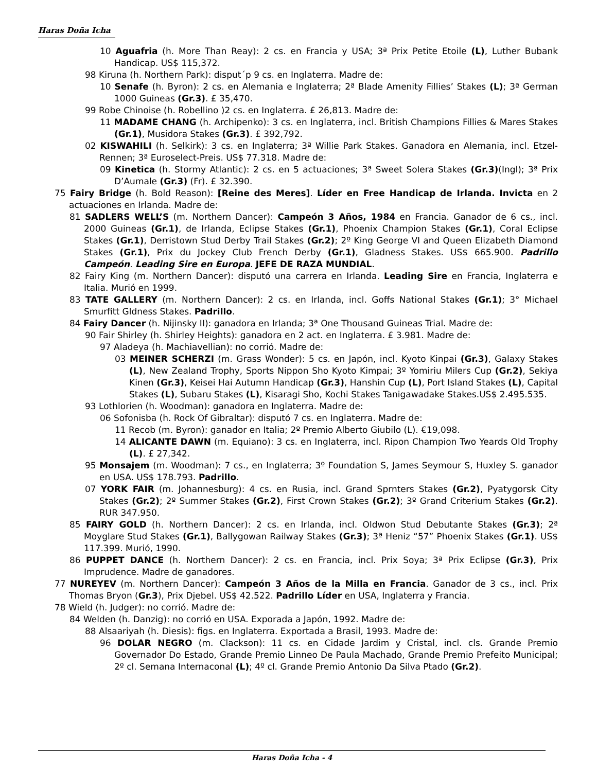Haras Doña Icha
10 Aguafria (h. More Than Reay): 2 cs. en Francia y USA; 3ª Prix Petite Etoile (L), Luther Bubank Handicap. US$ 115,372.
98 Kiruna (h. Northern Park): disput´p 9 cs. en Inglaterra. Madre de:
10 Senafe (h. Byron): 2 cs. en Alemania e Inglaterra; 2ª Blade Amenity Fillies’ Stakes (L); 3ª German 1000 Guineas (Gr.3). £ 35,470.
99 Robe Chinoise (h. Robellino )2 cs. en Inglaterra. £ 26,813. Madre de:
11 MADAME CHANG (h. Archipenko): 3 cs. en Inglaterra, incl. British Champions Fillies & Mares Stakes (Gr.1), Musidora Stakes (Gr.3). £ 392,792.
02 KISWAHILI (h. Selkirk): 3 cs. en Inglaterra; 3ª Willie Park Stakes. Ganadora en Alemania, incl. Etzel-Rennen; 3ª Euroselect-Preis. US$ 77.318. Madre de:
09 Kinetica (h. Stormy Atlantic): 2 cs. en 5 actuaciones; 3ª Sweet Solera Stakes (Gr.3)(Ingl); 3ª Prix D’Aumale (Gr.3) (Fr). £ 32.390.
75 Fairy Bridge (h. Bold Reason): [Reine des Meres]. Líder en Free Handicap de Irlanda. Invicta en 2 actuaciones en Irlanda. Madre de:
81 SADLERS WELL’S (m. Northern Dancer): Campeón 3 Años, 1984 en Francia. Ganador de 6 cs., incl. 2000 Guineas (Gr.1), de Irlanda, Eclipse Stakes (Gr.1), Phoenix Champion Stakes (Gr.1), Coral Eclipse Stakes (Gr.1), Derristown Stud Derby Trail Stakes (Gr.2); 2º King George VI and Queen Elizabeth Diamond Stakes (Gr.1), Prix du Jockey Club French Derby (Gr.1), Gladness Stakes. US$ 665.900. Padrillo Campeón. Leading Sire en Europa. JEFE DE RAZA MUNDIAL.
82 Fairy King (m. Northern Dancer): disputó una carrera en Irlanda. Leading Sire en Francia, Inglaterra e Italia. Murió en 1999.
83 TATE GALLERY (m. Northern Dancer): 2 cs. en Irlanda, incl. Goffs National Stakes (Gr.1); 3° Michael Smurfitt Gldness Stakes. Padrillo.
84 Fairy Dancer (h. Nijinsky II): ganadora en Irlanda; 3ª One Thousand Guineas Trial. Madre de:
90 Fair Shirley (h. Shirley Heights): ganadora en 2 act. en Inglaterra. £ 3.981. Madre de:
97 Aladeya (h. Machiavellian): no corrió. Madre de:
03 MEINER SCHERZI (m. Grass Wonder): 5 cs. en Japón, incl. Kyoto Kinpai (Gr.3), Galaxy Stakes (L), New Zealand Trophy, Sports Nippon Sho Kyoto Kimpai; 3º Yomiriu Milers Cup (Gr.2), Sekiya Kinen (Gr.3), Keisei Hai Autumn Handicap (Gr.3), Hanshin Cup (L), Port Island Stakes (L), Capital Stakes (L), Subaru Stakes (L), Kisaragi Sho, Kochi Stakes Tanigawadake Stakes.US$ 2.495.535.
93 Lothlorien (h. Woodman): ganadora en Inglaterra. Madre de:
06 Sofonisba (h. Rock Of Gibraltar): disputó 7 cs. en Inglaterra. Madre de:
11 Recob (m. Byron): ganador en Italia; 2º Premio Alberto Giubilo (L). €19,098.
14 ALICANTE DAWN (m. Equiano): 3 cs. en Inglaterra, incl. Ripon Champion Two Yeards Old Trophy (L). £ 27,342.
95 Monsajem (m. Woodman): 7 cs., en Inglaterra; 3º Foundation S, James Seymour S, Huxley S. ganador en USA. US$ 178.793. Padrillo.
07 YORK FAIR (m. Johannesburg): 4 cs. en Rusia, incl. Grand Sprnters Stakes (Gr.2), Pyatygorsk City Stakes (Gr.2); 2º Summer Stakes (Gr.2), First Crown Stakes (Gr.2); 3º Grand Criterium Stakes (Gr.2). RUR 347.950.
85 FAIRY GOLD (h. Northern Dancer): 2 cs. en Irlanda, incl. Oldwon Stud Debutante Stakes (Gr.3); 2ª Moyglare Stud Stakes (Gr.1), Ballygowan Railway Stakes (Gr.3); 3ª Heniz “57” Phoenix Stakes (Gr.1). US$ 117.399. Murió, 1990.
86 PUPPET DANCE (h. Northern Dancer): 2 cs. en Francia, incl. Prix Soya; 3ª Prix Eclipse (Gr.3), Prix Imprudence. Madre de ganadores.
77 NUREYEV (m. Northern Dancer): Campeón 3 Años de la Milla en Francia. Ganador de 3 cs., incl. Prix Thomas Bryon (Gr.3), Prix Djebel. US$ 42.522. Padrillo Líder en USA, Inglaterra y Francia.
78 Wield (h. Judger): no corrió. Madre de:
84 Welden (h. Danzig): no corrió en USA. Exporada a Japón, 1992. Madre de:
88 Alsaariyah (h. Diesis): figs. en Inglaterra. Exportada a Brasil, 1993. Madre de:
96 DOLAR NEGRO (m. Clackson): 11 cs. en Cidade Jardim y Cristal, incl. cls. Grande Premio Governador Do Estado, Grande Premio Linneo De Paula Machado, Grande Premio Prefeito Municipal; 2º cl. Semana Internaconal (L); 4º cl. Grande Premio Antonio Da Silva Ptado (Gr.2).
Haras Doña Icha - 4